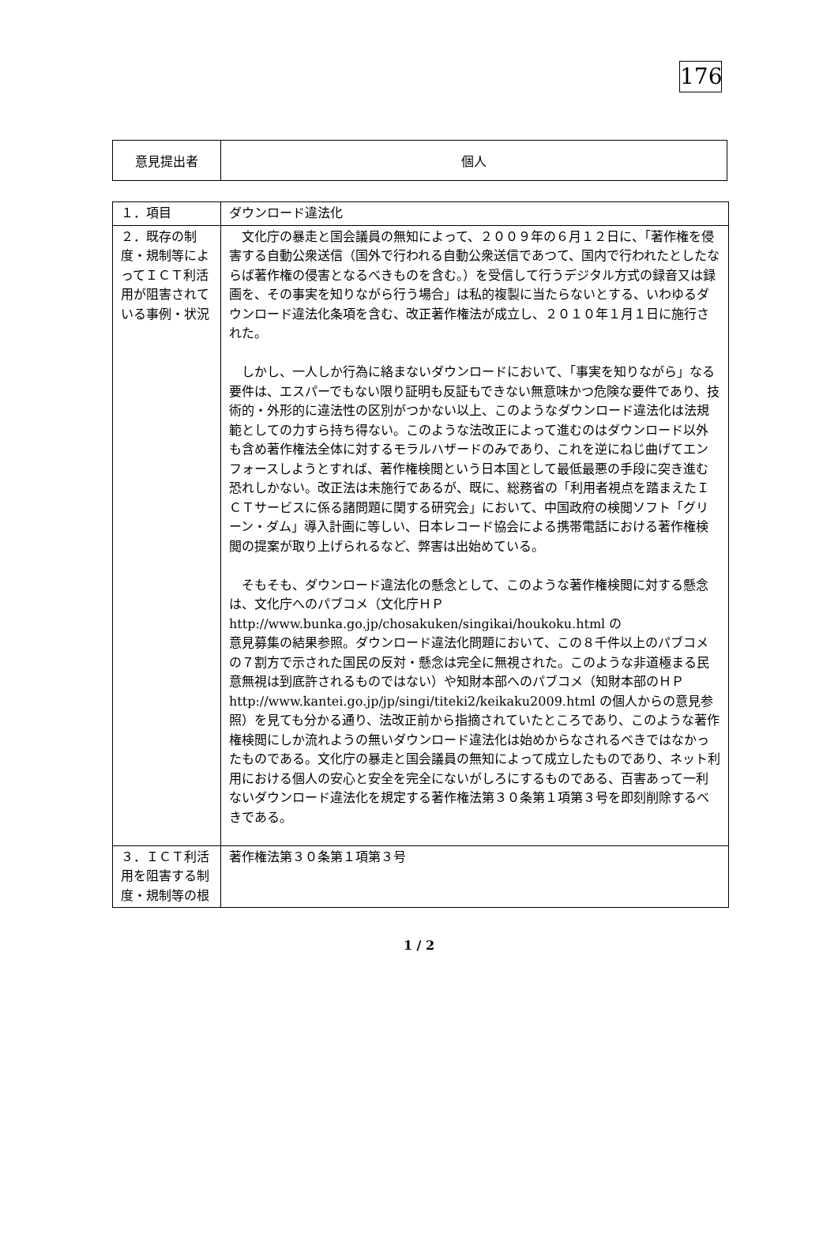176
| 意見提出者 | 個人 |
| １．項目 | ダウンロード違法化 |
| ２．既存の制度・規制等によってＩＣＴ利活用が阻害されている事例・状況 | 文化庁の暴走と国会議員の無知によって、２００９年の６月１２日に、「著作権を侵害する自動公衆送信（国外で行われる自動公衆送信であつて、国内で行われたとしたならば著作権の侵害となるべきものを含む。）を受信して行うデジタル方式の録音又は録画を、その事実を知りながら行う場合」は私的複製に当たらないとする、いわゆるダウンロード違法化条項を含む、改正著作権法が成立し、２０１０年１月１日に施行された。 しかし、一人しか行為に絡まないダウンロードにおいて、「事実を知りながら」なる要件は、エスパーでもない限り証明も反証もできない無意味かつ危険な要件であり、技術的・外形的に違法性の区別がつかない以上、このようなダウンロード違法化は法規範としての力すら持ち得ない。このような法改正によって進むのはダウンロード以外も含め著作権法全体に対するモラルハザードのみであり、これを逆にねじ曲げてエンフォースしようとすれば、著作権検閲という日本国として最低最悪の手段に突き進む恐れしかない。改正法は未施行であるが、既に、総務省の「利用者視点を踏まえたＩＣＴサービスに係る諸問題に関する研究会」において、中国政府の検閲ソフト「グリーン・ダム」導入計画に等しい、日本レコード協会による携帯電話における著作権検閲の提案が取り上げられるなど、弊害は出始めている。 そもそも、ダウンロード違法化の懸念として、このような著作権検閲に対する懸念は、文化庁へのパブコメ（文化庁ＨＰ http://www.bunka.go.jp/chosakuken/singikai/houkoku.html の 意見募集の結果参照。ダウンロード違法化問題において、この８千件以上のパブコメの７割方で示された国民の反対・懸念は完全に無視された。このような非道極まる民意無視は到底許されるものではない）や知財本部へのパブコメ（知財本部のＨＰ http://www.kantei.go.jp/jp/singi/titeki2/keikaku2009.html の個人からの意見参照）を見ても分かる通り、法改正前から指摘されていたところであり、このような著作権検閲にしか流れようの無いダウンロード違法化は始めからなされるべきではなかったものである。文化庁の暴走と国会議員の無知によって成立したものであり、ネット利用における個人の安心と安全を完全にないがしろにするものである、百害あって一利ないダウンロード違法化を規定する著作権法第３０条第１項第３号を即刻削除するべきである。 |
| ３．ＩＣＴ利活用を阻害する制度・規制等の根 | 著作権法第３０条第１項第３号 |
1 / 2